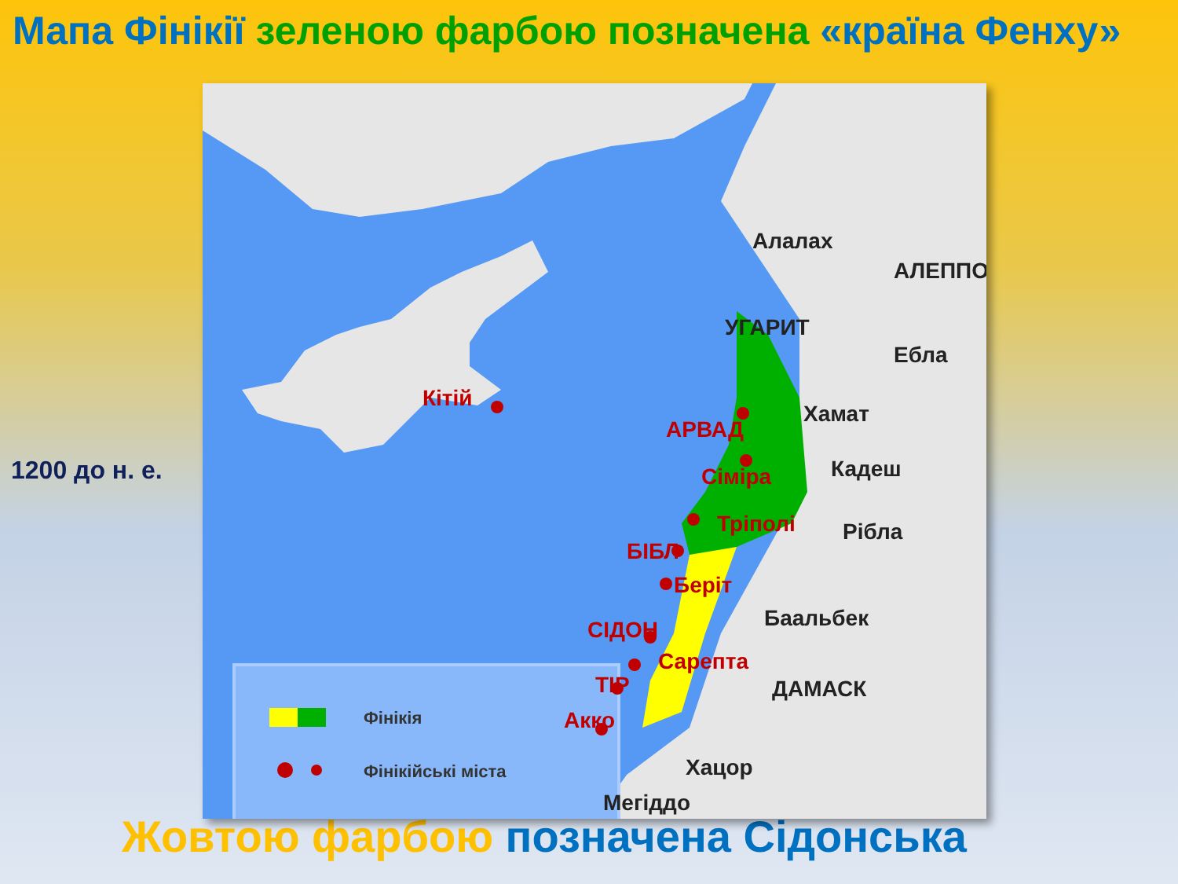Мапа Фінікії зеленою фарбою позначена «країна Фенху»
1200 до н. е.
Фінікія
Фінікійські міста
Кітій
АРВАД
Сіміра
Тріполі
БІБЛ
Берiт
СІДОН
Сарепта
ТІР
Акко
Алалах
АЛЕППО
УГАРИТ
Ебла
Хамат
Кадеш
Рібла
Баальбек
ДАМАСК
Хацор
Мегіддо
Жовтою фарбою позначена Сідонська